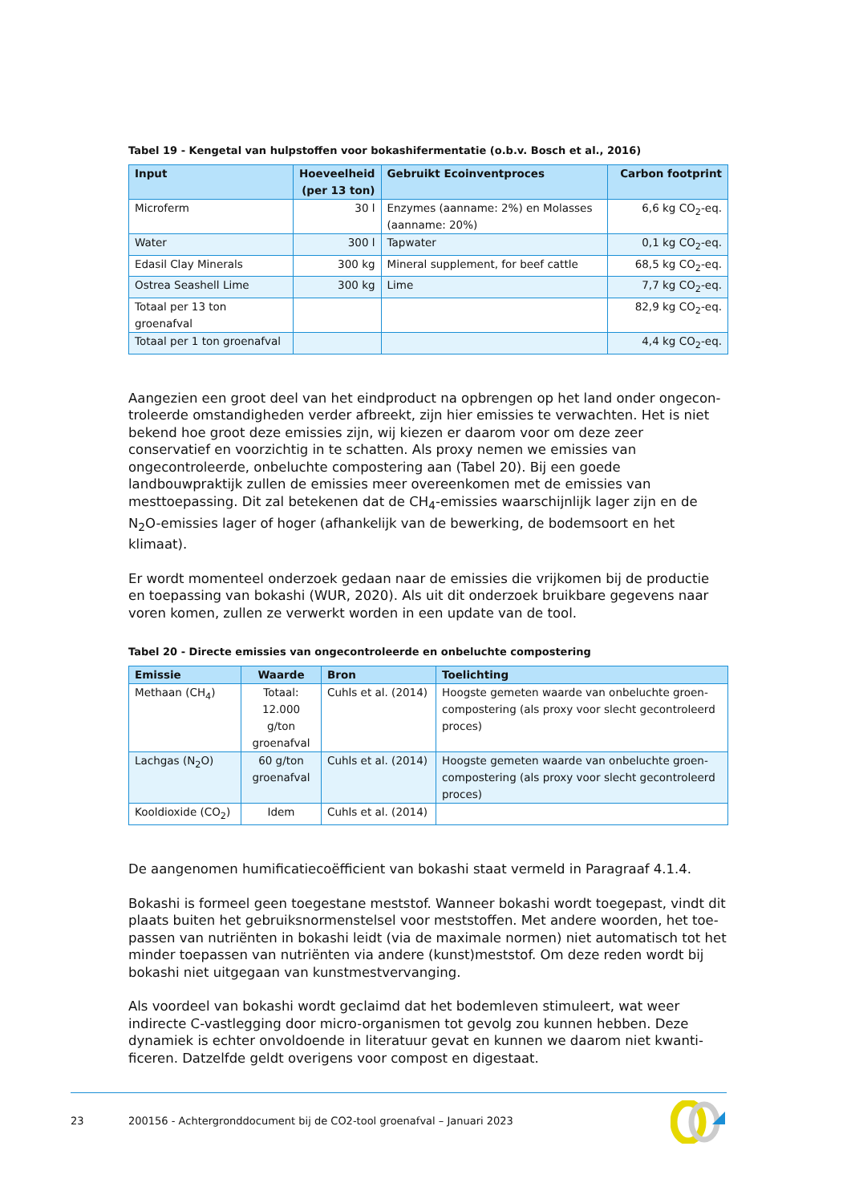Tabel 19 - Kengetal van hulpstoffen voor bokashifermentatie (o.b.v. Bosch et al., 2016)
| Input | Hoeveelheid (per 13 ton) | Gebruikt Ecoinventproces | Carbon footprint |
| --- | --- | --- | --- |
| Microferm | 30 l | Enzymes (aanname: 2%) en Molasses (aanname: 20%) | 6,6 kg CO<sub>2</sub>-eq. |
| Water | 300 l | Tapwater | 0,1 kg CO<sub>2</sub>-eq. |
| Edasil Clay Minerals | 300 kg | Mineral supplement, for beef cattle | 68,5 kg CO<sub>2</sub>-eq. |
| Ostrea Seashell Lime | 300 kg | Lime | 7,7 kg CO<sub>2</sub>-eq. |
| Totaal per 13 ton groenafval | | | 82,9 kg CO<sub>2</sub>-eq. |
| Totaal per 1 ton groenafval | | | 4,4 kg CO<sub>2</sub>-eq. |
Aangezien een groot deel van het eindproduct na opbrengen op het land onder ongecon­troleerde omstandigheden verder afbreekt, zijn hier emissies te verwachten. Het is niet bekend hoe groot deze emissies zijn, wij kiezen er daarom voor om deze zeer conservatief en voorzichtig in te schatten. Als proxy nemen we emissies van ongecontroleerde, onbe­luchte compostering aan (Tabel 20). Bij een goede landbouwpraktijk zullen de emissies meer overeenkomen met de emissies van mesttoepassing. Dit zal betekenen dat de CH<sub>4</sub>-emissies waarschijnlijk lager zijn en de N<sub>2</sub>O-emissies lager of hoger (afhankelijk van de bewerking, de bodemsoort en het klimaat).
Er wordt momenteel onderzoek gedaan naar de emissies die vrijkomen bij de productie en toepassing van bokashi (WUR, 2020). Als uit dit onderzoek bruikbare gegevens naar voren komen, zullen ze verwerkt worden in een update van de tool.
Tabel 20 - Directe emissies van ongecontroleerde en onbeluchte compostering
| Emissie | Waarde | Bron | Toelichting |
| --- | --- | --- | --- |
| Methaan (CH<sub>4</sub>) | Totaal: 12.000 g/ton groenafval | Cuhls et al. (2014) | Hoogste gemeten waarde van onbeluchte groen­compostering (als proxy voor slecht gecontroleerd proces) |
| Lachgas (N<sub>2</sub>O) | 60 g/ton groenafval | Cuhls et al. (2014) | Hoogste gemeten waarde van onbeluchte groen­compostering (als proxy voor slecht gecontroleerd proces) |
| Kooldioxide (CO<sub>2</sub>) | Idem | Cuhls et al. (2014) | |
De aangenomen humificatiecoëfficient van bokashi staat vermeld in Paragraaf 4.1.4.
Bokashi is formeel geen toegestane meststof. Wanneer bokashi wordt toegepast, vindt dit plaats buiten het gebruiksnormenstelsel voor meststoffen. Met andere woorden, het toe­passen van nutriënten in bokashi leidt (via de maximale normen) niet automatisch tot het minder toepassen van nutriënten via andere (kunst)meststof. Om deze reden wordt bij bokashi niet uitgegaan van kunstmestvervanging.
Als voordeel van bokashi wordt geclaimd dat het bodemleven stimuleert, wat weer indirecte C-vastlegging door micro-organismen tot gevolg zou kunnen hebben. Deze dynamiek is echter onvoldoende in literatuur gevat en kunnen we daarom niet kwanti­ficeren. Datzelfde geldt overigens voor compost en digestaat.
23 200156 - Achtergronddocument bij de CO2-tool groenafval – Januari 2023